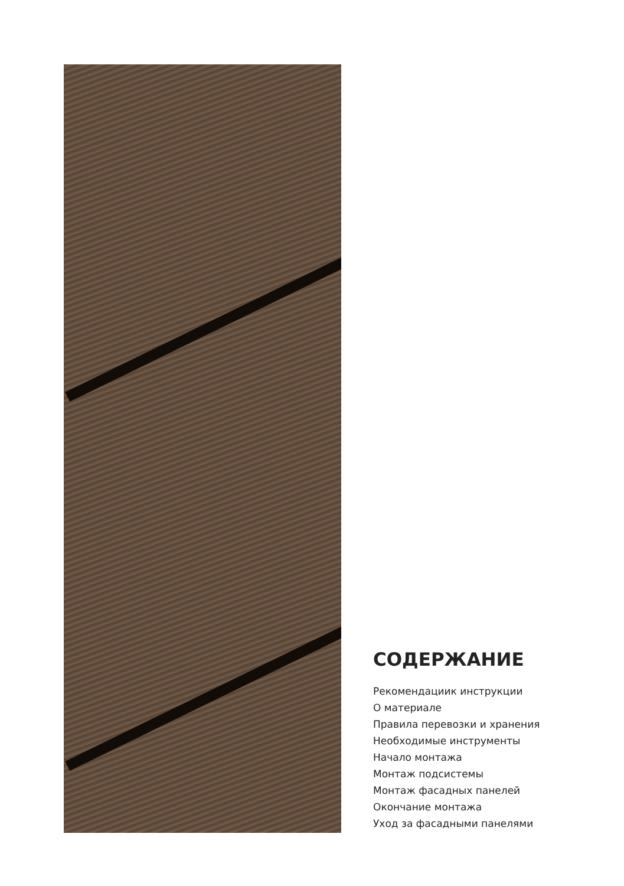СОДЕРЖАНИЕ
Рекомендациик инструкции
О материале
Правила перевозки и хранения
Необходимые инструменты
Начало монтажа
Монтаж подсистемы
Монтаж фасадных панелей
Окончание монтажа
Уход за фасадными панелями